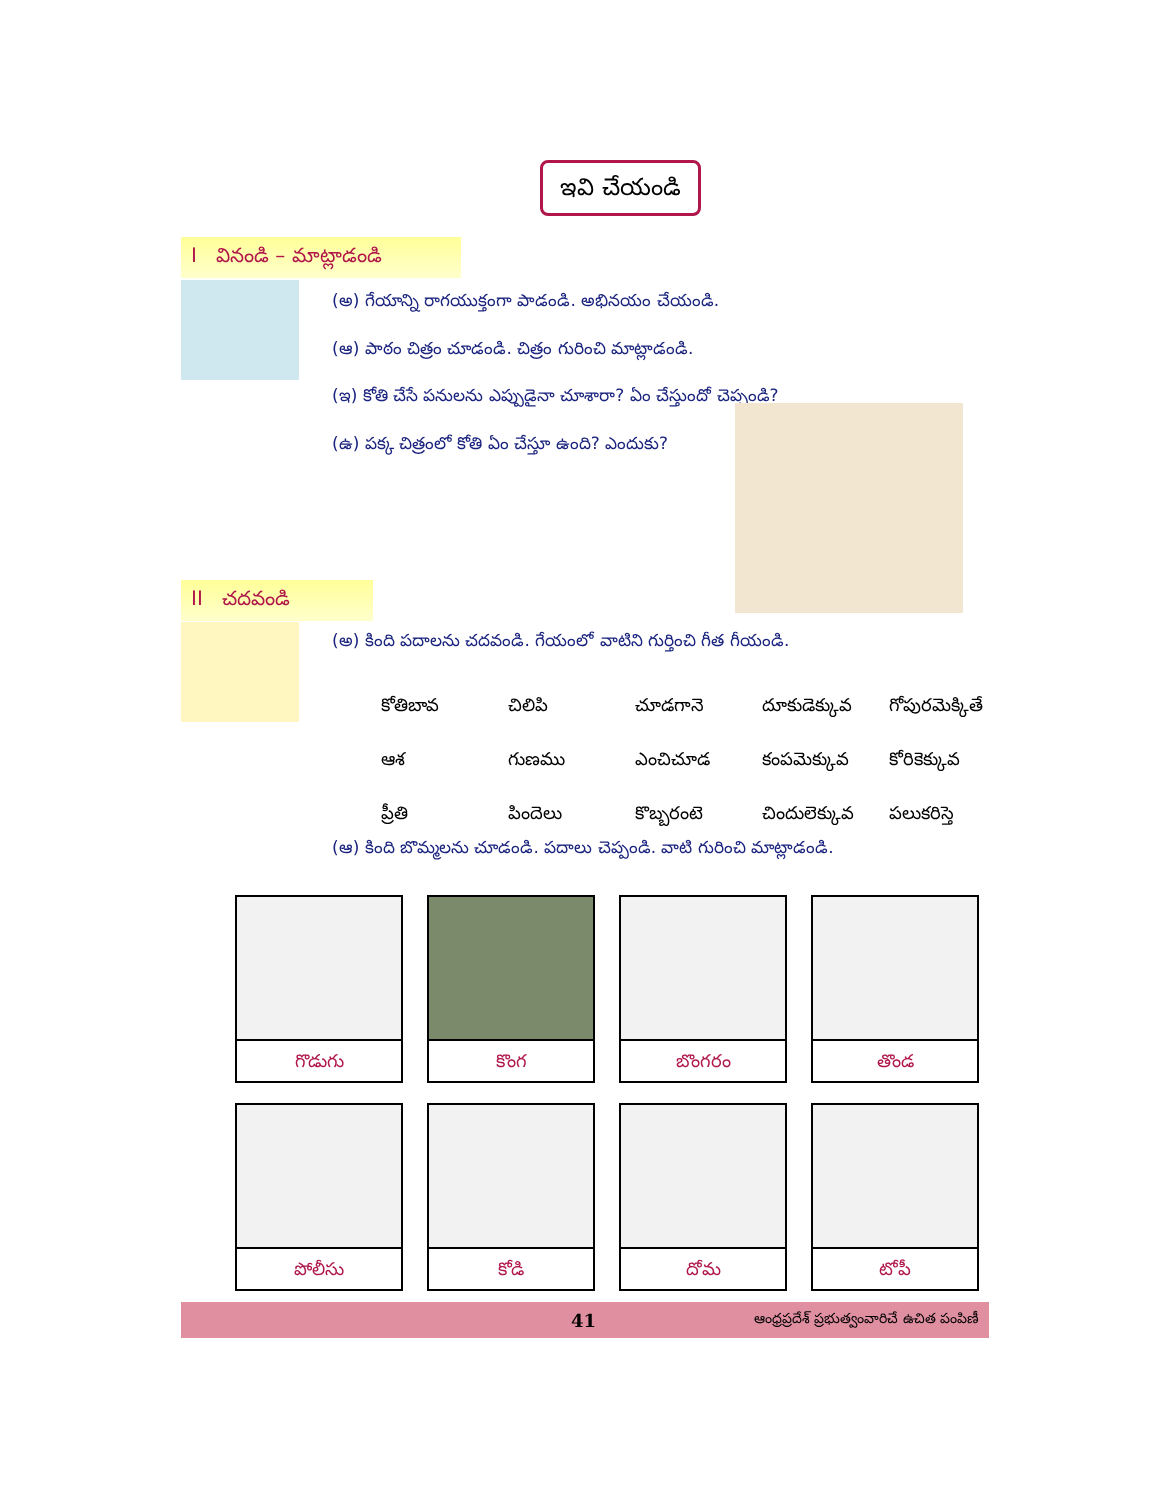ఇవి చేయండి
I వినండి – మాట్లాడండి
(అ) గేయాన్ని రాగయుక్తంగా పాడండి. అభినయం చేయండి.
(ఆ) పాఠం చిత్రం చూడండి. చిత్రం గురించి మాట్లాడండి.
(ఇ) కోతి చేసే పనులను ఎప్పుడైనా చూశారా? ఏం చేస్తుందో చెప్పండి?
(ఉ) పక్క చిత్రంలో కోతి ఏం చేస్తూ ఉంది? ఎందుకు?
II చదవండి
(అ) కింది పదాలను చదవండి. గేయంలో వాటిని గుర్తించి గీత గీయండి.
| కోతిబావ | చిలిపి | చూడగానె | దూకుడెక్కువ | గోపురమెక్కితే |
| ఆశ | గుణము | ఎంచిచూడ | కంపమెక్కువ | కోరికెక్కువ |
| ప్రీతి | పిందెలు | కొబ్బరంటె | చిందులెక్కువ | పలుకరిస్తె |
(ఆ) కింది బొమ్మలను చూడండి. పదాలు చెప్పండి. వాటి గురించి మాట్లాడండి.
| గొడుగు | కొంగ | బొంగరం | తొండ |
| పోలీసు | కోడి | దోమ | టోపీ |
41 ఆంధ్రప్రదేశ్ ప్రభుత్వంవారిచే ఉచిత పంపిణీ